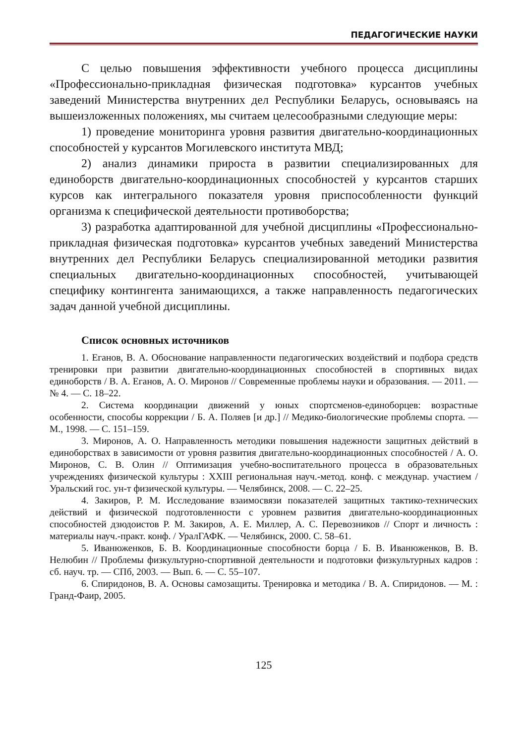ПЕДАГОГИЧЕСКИЕ НАУКИ
С целью повышения эффективности учебного процесса дисциплины «Профессионально-прикладная физическая подготовка» курсантов учебных заведений Министерства внутренних дел Республики Беларусь, основываясь на вышеизложенных положениях, мы считаем целесообразными следующие меры:
1) проведение мониторинга уровня развития двигательно-координационных способностей у курсантов Могилевского института МВД;
2) анализ динамики прироста в развитии специализированных для единоборств двигательно-координационных способностей у курсантов старших курсов как интегрального показателя уровня приспособленности функций организма к специфической деятельности противоборства;
3) разработка адаптированной для учебной дисциплины «Профессионально-прикладная физическая подготовка» курсантов учебных заведений Министерства внутренних дел Республики Беларусь специализированной методики развития специальных двигательно-координационных способностей, учитывающей специфику контингента занимающихся, а также направленность педагогических задач данной учебной дисциплины.
Список основных источников
1. Еганов, В. А. Обоснование направленности педагогических воздействий и подбора средств тренировки при развитии двигательно-координационных способностей в спортивных видах единоборств / В. А. Еганов, А. О. Миронов // Современные проблемы науки и образования. — 2011. — № 4. — С. 18–22.
2. Система координации движений у юных спортсменов-единоборцев: возрастные особенности, способы коррекции / Б. А. Поляев [и др.] // Медико-биологические проблемы спорта. — М., 1998. — С. 151–159.
3. Миронов, А. О. Направленность методики повышения надежности защитных действий в единоборствах в зависимости от уровня развития двигательно-координационных способностей / А. О. Миронов, С. В. Олин // Оптимизация учебно-воспитательного процесса в образовательных учреждениях физической культуры : XXIII региональная науч.-метод. конф. с междунар. участием / Уральский гос. ун-т физической культуры. — Челябинск, 2008. — С. 22–25.
4. Закиров, Р. М. Исследование взаимосвязи показателей защитных тактико-технических действий и физической подготовленности с уровнем развития двигательно-координационных способностей дзюдоистов Р. М. Закиров, А. Е. Миллер, А. С. Перевозников // Спорт и личность : материалы науч.-практ. конф. / УралГАФК. — Челябинск, 2000. С. 58–61.
5. Иванюженков, Б. В. Координационные способности борца / Б. В. Иванюженков, В. В. Нелюбин // Проблемы физкультурно-спортивной деятельности и подготовки физкультурных кадров : сб. науч. тр. — СПб, 2003. — Вып. 6. — С. 55–107.
6. Спиридонов, В. А. Основы самозащиты. Тренировка и методика / В. А. Спиридонов. — М. : Гранд-Фаир, 2005.
125